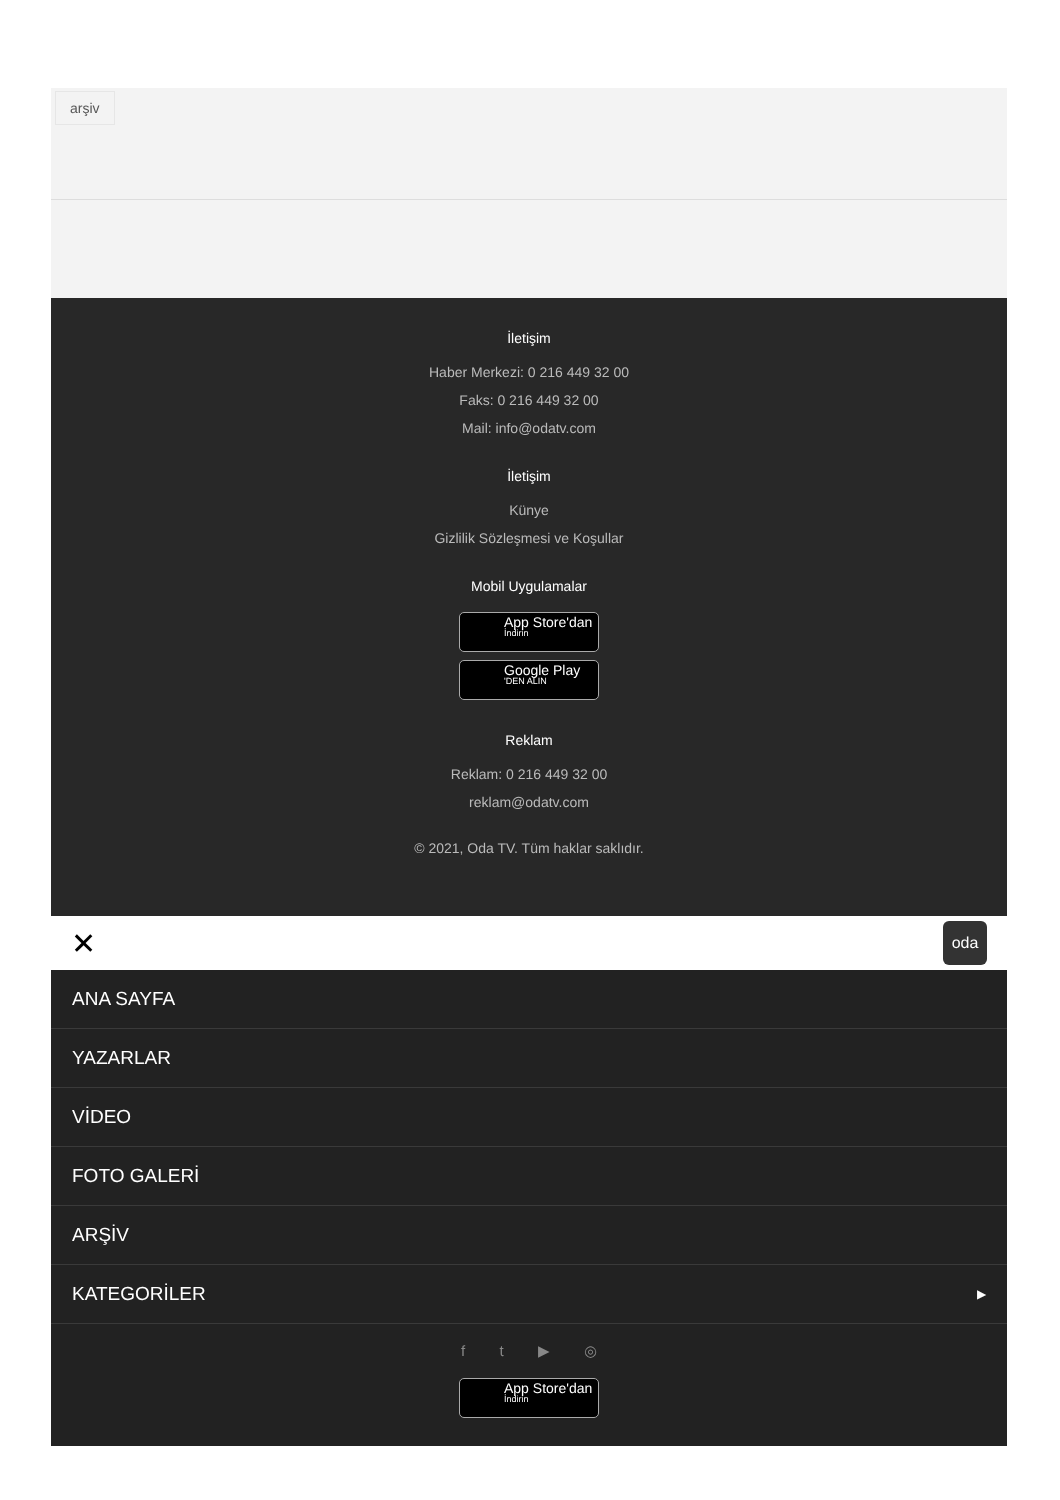arşiv
İletişim
Haber Merkezi: 0 216 449 32 00
Faks: 0 216 449 32 00
Mail: info@odatv.com
İletişim
Künye
Gizlilik Sözleşmesi ve Koşullar
Mobil Uygulamalar
App Store'dan
İndirin
Google Play
'DEN ALIN
Reklam
Reklam: 0 216 449 32 00
reklam@odatv.com
© 2021, Oda TV. Tüm haklar saklıdır.
✕ oda
ANA SAYFA
YAZARLAR
VİDEO
FOTO GALERİ
ARŞİV
KATEGORİLER ▶
f t ▶ ◎
App Store'dan
İndirin